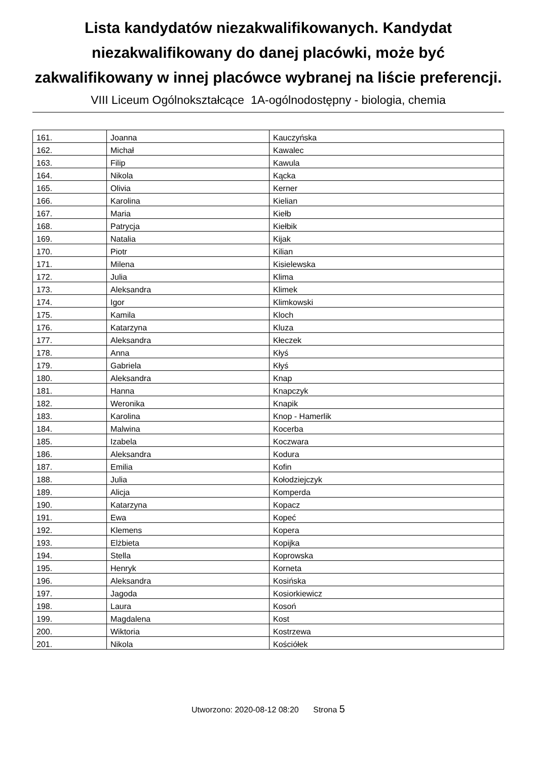Lista kandydatów niezakwalifikowanych. Kandydat niezakwalifikowany do danej placówki, może być zakwalifikowany w innej placówce wybranej na liście preferencji.
VIII Liceum Ogólnokształcące 1A-ogólnodostępny - biologia, chemia
| 161. | Joanna | Kauczyńska |
| 162. | Michał | Kawalec |
| 163. | Filip | Kawula |
| 164. | Nikola | Kącka |
| 165. | Olivia | Kerner |
| 166. | Karolina | Kielian |
| 167. | Maria | Kiełb |
| 168. | Patrycja | Kiełbik |
| 169. | Natalia | Kijak |
| 170. | Piotr | Kilian |
| 171. | Milena | Kisielewska |
| 172. | Julia | Klima |
| 173. | Aleksandra | Klimek |
| 174. | Igor | Klimkowski |
| 175. | Kamila | Kloch |
| 176. | Katarzyna | Kluza |
| 177. | Aleksandra | Kłeczek |
| 178. | Anna | Kłyś |
| 179. | Gabriela | Kłyś |
| 180. | Aleksandra | Knap |
| 181. | Hanna | Knapczyk |
| 182. | Weronika | Knapik |
| 183. | Karolina | Knop - Hamerlik |
| 184. | Malwina | Kocerba |
| 185. | Izabela | Koczwara |
| 186. | Aleksandra | Kodura |
| 187. | Emilia | Kofin |
| 188. | Julia | Kołodziejczyk |
| 189. | Alicja | Komperda |
| 190. | Katarzyna | Kopacz |
| 191. | Ewa | Kopeć |
| 192. | Klemens | Kopera |
| 193. | Elżbieta | Kopijka |
| 194. | Stella | Koprowska |
| 195. | Henryk | Korneta |
| 196. | Aleksandra | Kosińska |
| 197. | Jagoda | Kosiorkiewicz |
| 198. | Laura | Kosoń |
| 199. | Magdalena | Kost |
| 200. | Wiktoria | Kostrzewa |
| 201. | Nikola | Kościółek |
Utworzono: 2020-08-12 08:20 Strona 5